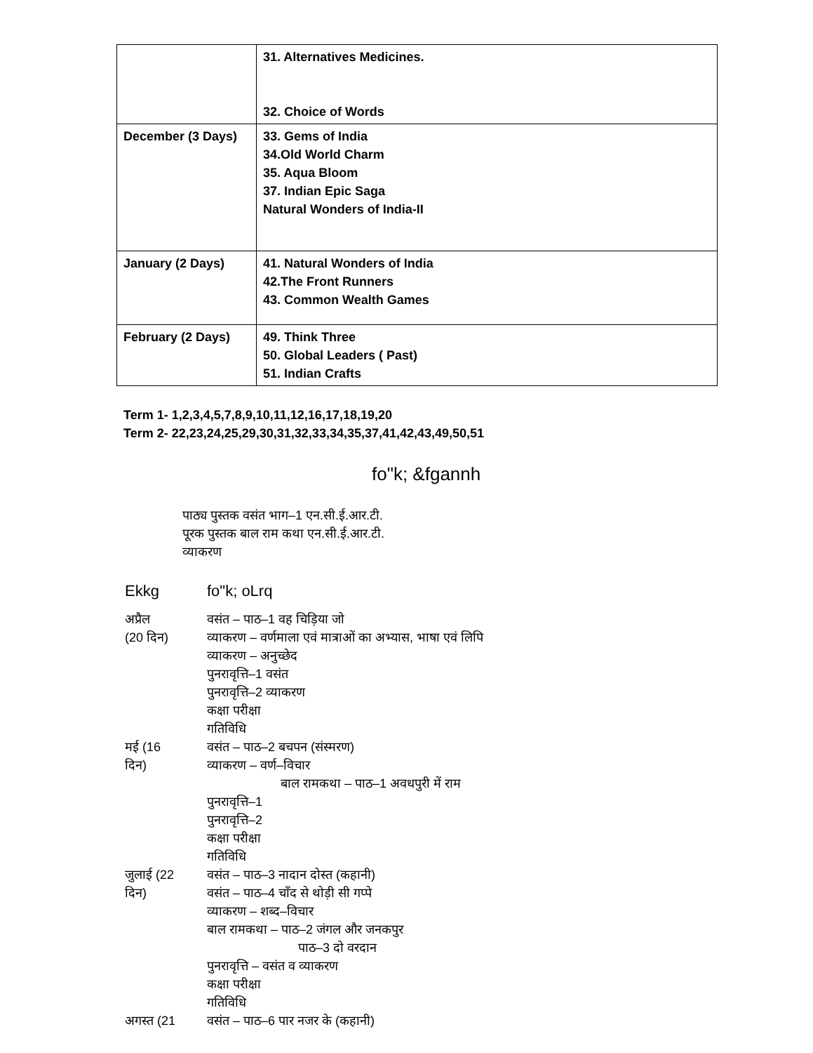| | 31. Alternatives Medicines. 32. Choice of Words |
| December (3 Days) | 33. Gems of India 34.Old World Charm 35. Aqua Bloom 37. Indian Epic Saga Natural Wonders of India-II |
| January (2 Days) | 41. Natural Wonders of India 42.The Front Runners 43. Common Wealth Games |
| February (2 Days) | 49. Think Three 50. Global Leaders ( Past) 51. Indian Crafts |
Term 1- 1,2,3,4,5,7,8,9,10,11,12,16,17,18,19,20
Term 2- 22,23,24,25,29,30,31,32,33,34,35,37,41,42,43,49,50,51
fo"k; &fgannh
पाठ्य पुस्तक वसंत भाग–1 एन.सी.ई.आर.टी.
पूरक पुस्तक बाल राम कथा एन.सी.ई.आर.टी.
व्याकरण
Ekkg fo"k; oLrq
अप्रैल
(20 दिन)
वसंत – पाठ–1 वह चिड़िया जो
व्याकरण – वर्णमाला एवं मात्राओं का अभ्यास, भाषा एवं लिपि
व्याकरण – अनुच्छेद
पुनरावृत्ति–1 वसंत
पुनरावृत्ति–2 व्याकरण
कक्षा परीक्षा
गतिविधि
मई (16
दिन)
वसंत – पाठ–2 बचपन (संस्मरण)
व्याकरण – वर्ण–विचार
बाल रामकथा – पाठ–1 अवधपुरी में राम
पुनरावृत्ति–1
पुनरावृत्ति–2
कक्षा परीक्षा
गतिविधि
जुलाई (22
दिन)
वसंत – पाठ–3 नादान दोस्त (कहानी)
वसंत – पाठ–4 चाँद से थोड़ी सी गप्पे
व्याकरण – शब्द–विचार
बाल रामकथा – पाठ–2 जंगल और जनकपुर
पाठ–3 दो वरदान
पुनरावृत्ति – वसंत व व्याकरण
कक्षा परीक्षा
गतिविधि
अगस्त (21 वसंत – पाठ–6 पार नजर के (कहानी)